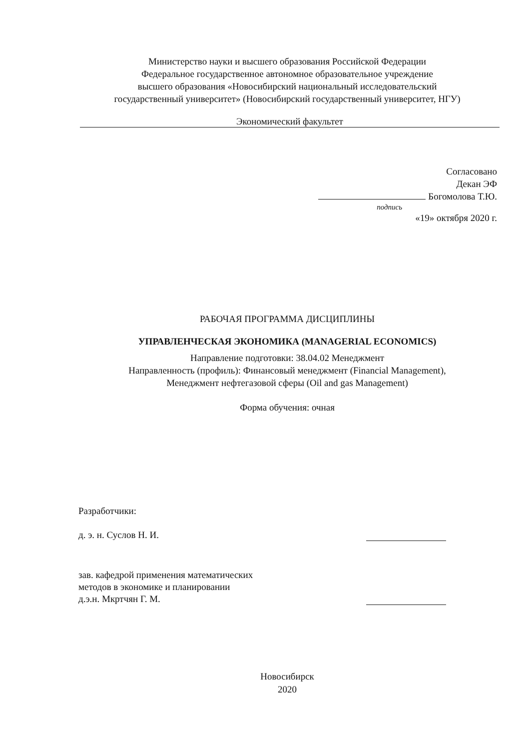Министерство науки и высшего образования Российской Федерации
Федеральное государственное автономное образовательное учреждение
высшего образования «Новосибирский национальный исследовательский
государственный университет» (Новосибирский государственный университет, НГУ)
Экономический факультет
Согласовано
Декан ЭФ
Богомолова Т.Ю.
подпись
«19» октября 2020 г.
РАБОЧАЯ ПРОГРАММА ДИСЦИПЛИНЫ
УПРАВЛЕНЧЕСКАЯ ЭКОНОМИКА (MANAGERIAL ECONOMICS)
Направление подготовки: 38.04.02 Менеджмент
Направленность (профиль): Финансовый менеджмент (Financial Management),
Менеджмент нефтегазовой сферы (Oil and gas Management)
Форма обучения: очная
Разработчики:
д. э. н. Суслов Н. И.
зав. кафедрой применения математических
методов в экономике и планировании
д.э.н. Мкртчян Г. М.
Новосибирск
2020